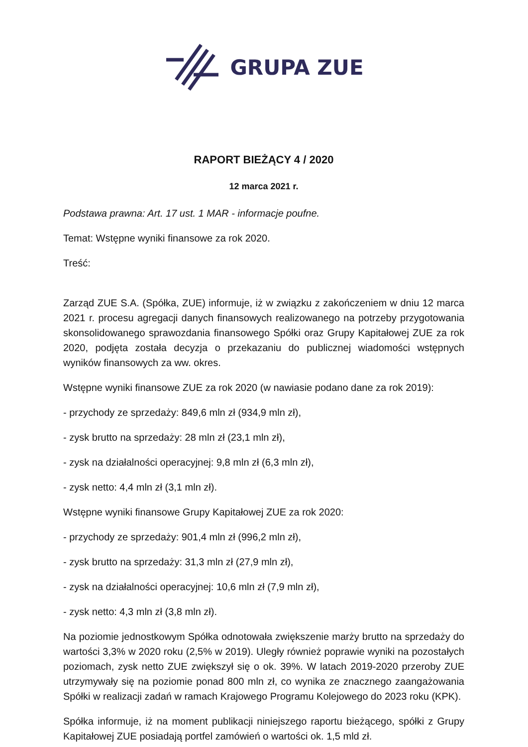GRUPA ZUE
RAPORT BIEŻĄCY 4 / 2020
12 marca 2021 r.
Podstawa prawna: Art. 17 ust. 1 MAR - informacje poufne.
Temat: Wstępne wyniki finansowe za rok 2020.
Treść:
Zarząd ZUE S.A. (Spółka, ZUE) informuje, iż w związku z zakończeniem w dniu 12 marca 2021 r. procesu agregacji danych finansowych realizowanego na potrzeby przygotowania skonsolidowanego sprawozdania finansowego Spółki oraz Grupy Kapitałowej ZUE za rok 2020, podjęta została decyzja o przekazaniu do publicznej wiadomości wstępnych wyników finansowych za ww. okres.
Wstępne wyniki finansowe ZUE za rok 2020 (w nawiasie podano dane za rok 2019):
- przychody ze sprzedaży: 849,6 mln zł (934,9 mln zł),
- zysk brutto na sprzedaży: 28 mln zł (23,1 mln zł),
- zysk na działalności operacyjnej: 9,8 mln zł (6,3 mln zł),
- zysk netto: 4,4 mln zł (3,1 mln zł).
Wstępne wyniki finansowe Grupy Kapitałowej ZUE za rok 2020:
- przychody ze sprzedaży: 901,4 mln zł (996,2 mln zł),
- zysk brutto na sprzedaży: 31,3 mln zł (27,9 mln zł),
- zysk na działalności operacyjnej: 10,6 mln zł (7,9 mln zł),
- zysk netto: 4,3 mln zł (3,8 mln zł).
Na poziomie jednostkowym Spółka odnotowała zwiększenie marży brutto na sprzedaży do wartości 3,3% w 2020 roku (2,5% w 2019). Uległy również poprawie wyniki na pozostałych poziomach, zysk netto ZUE zwiększył się o ok. 39%. W latach 2019-2020 przeroby ZUE utrzymywały się na poziomie ponad 800 mln zł, co wynika ze znacznego zaangażowania Spółki w realizacji zadań w ramach Krajowego Programu Kolejowego do 2023 roku (KPK).
Spółka informuje, iż na moment publikacji niniejszego raportu bieżącego, spółki z Grupy Kapitałowej ZUE posiadają portfel zamówień o wartości ok. 1,5 mld zł.